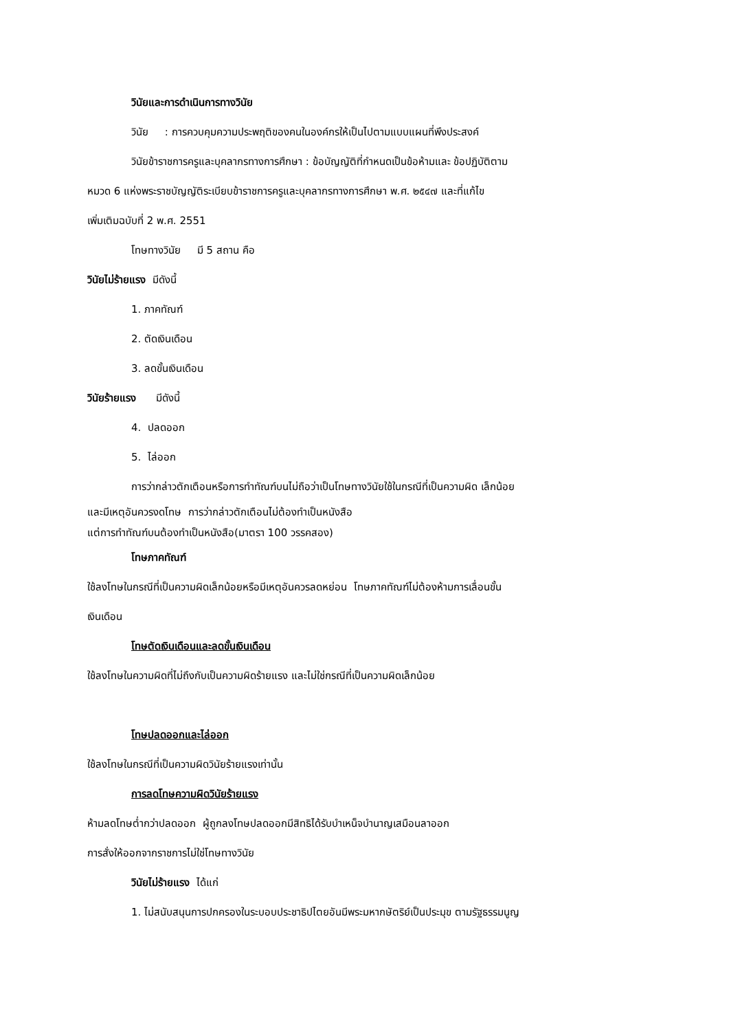วินัยและการดำเนินการทางวินัย
วินัย : การควบคุมความประพฤติของคนในองค์กรให้เป็นไปตามแบบแผนที่พึงประสงค์
วินัยข้าราชการครูและบุคลากรทางการศึกษา : ข้อบัญญัติที่กำหนดเป็นข้อห้ามและ ข้อปฏิบัติตาม
หมวด 6 แห่งพระราชบัญญัติระเบียบข้าราชการครูและบุคลากรทางการศึกษา พ.ศ. ๒๕๔๗ และที่แก้ไข
เพิ่มเติมฉบับที่ 2 พ.ศ. 2551
โทษทางวินัย มี 5 สถาน คือ
วินัยไม่ร้ายแรง มีดังนี้
1. ภาคทัณฑ์
2. ตัดเงินเดือน
3. ลดขั้นเงินเดือน
วินัยร้ายแรง มีดังนี้
4. ปลดออก
5. ไล่ออก
การว่ากล่าวตักเตือนหรือการทำทัณฑ์บนไม่ถือว่าเป็นโทษทางวินัยใช้ในกรณีที่เป็นความผิด เล็กน้อย
และมีเหตุอันควรงดโทษ การว่ากล่าวตักเตือนไม่ต้องทำเป็นหนังสือ
แต่การทำทัณฑ์บนต้องทำเป็นหนังสือ(มาตรา 100 วรรคสอง)
โทษภาคทัณฑ์
ใช้ลงโทษในกรณีที่เป็นความผิดเล็กน้อยหรือมีเหตุอันควรลดหย่อน โทษภาคทัณฑ์ไม่ต้องห้ามการเลื่อนขั้น
เงินเดือน
โทษตัดเงินเดือนและลดขั้นเงินเดือน
ใช้ลงโทษในความผิดที่ไม่ถึงกับเป็นความผิดร้ายแรง และไม่ใช่กรณีที่เป็นความผิดเล็กน้อย
โทษปลดออกและไล่ออก
ใช้ลงโทษในกรณีที่เป็นความผิดวินัยร้ายแรงเท่านั้น
การลดโทษความผิดวินัยร้ายแรง
ห้ามลดโทษต่ำกว่าปลดออก ผู้ถูกลงโทษปลดออกมีสิทธิได้รับบำเหน็จบำนาญเสมือนลาออก
การสั่งให้ออกจากราชการไม่ใช่โทษทางวินัย
วินัยไม่ร้ายแรง ได้แก่
1. ไม่สนับสนุนการปกครองในระบอบประชาธิปไตยอันมีพระมหากษัตริย์เป็นประมุข ตามรัฐธรรมนูญ